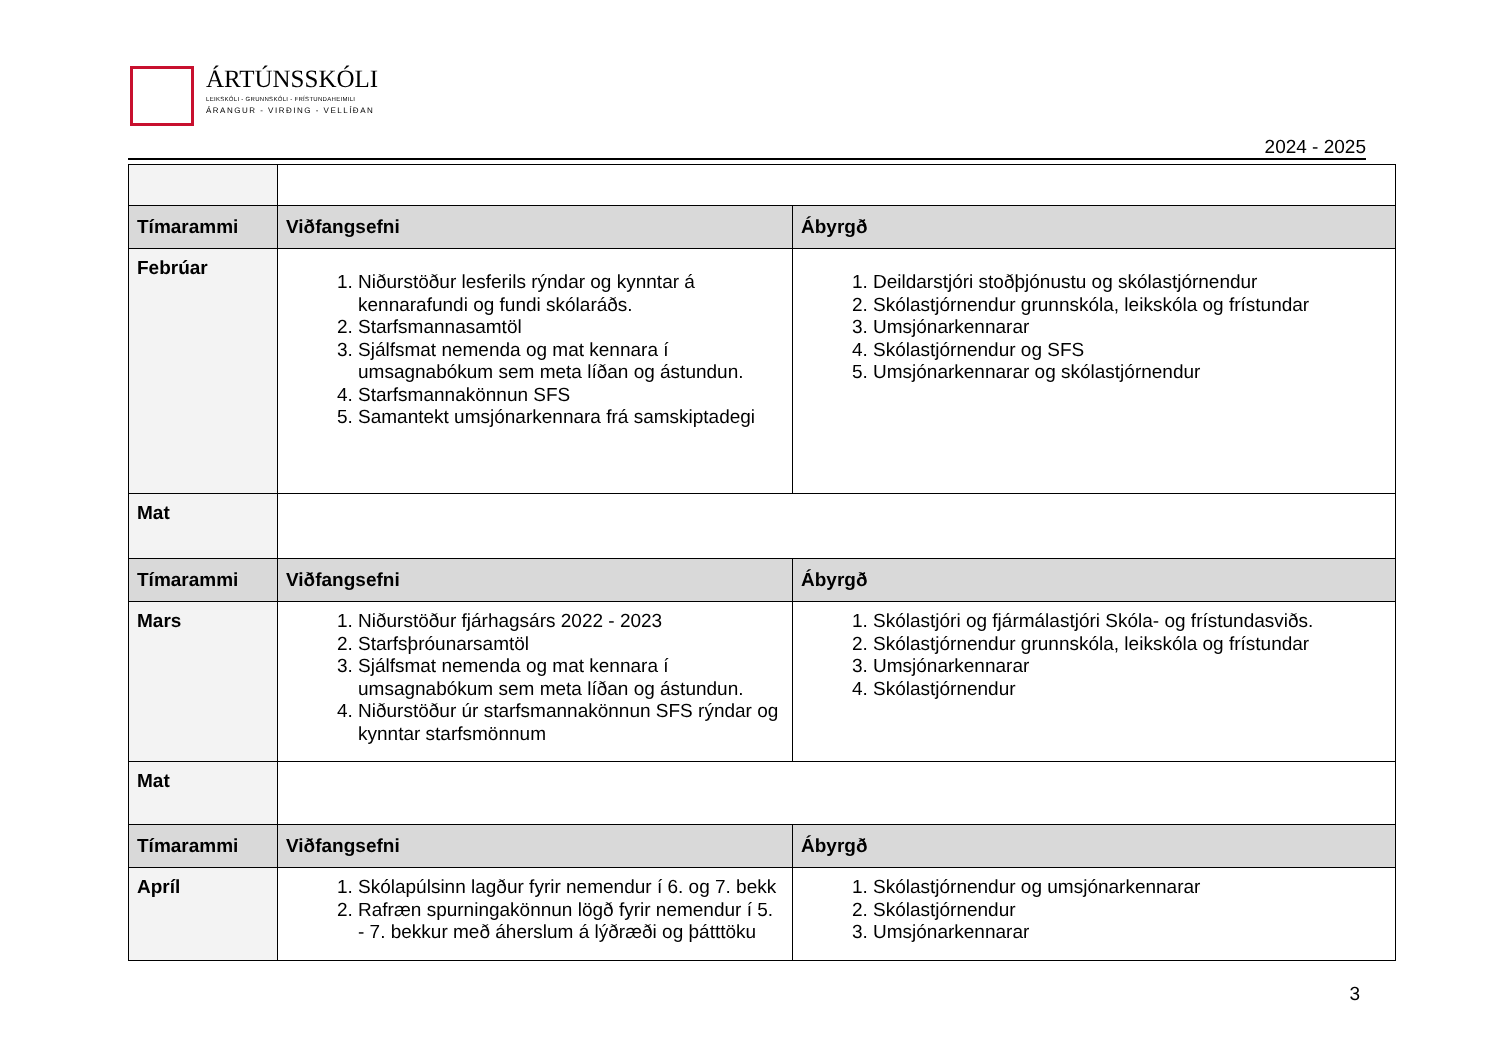ÁRTÚNSSKÓLI
LEIKSKÓLI - GRUNNSKÓLI - FRÍSTUNDAHEIMILI
ÁRANGUR - VIRÐING - VELLÍÐAN
2024 - 2025
| Tímarammi | Viðfangsefni | Ábyrgð |
| --- | --- | --- |
| Febrúar | 1. Niðurstöður lesferils rýndar og kynntar á kennarafundi og fundi skólaráðs. 2. Starfsmannasamtöl 3. Sjálfsmat nemenda og mat kennara í umsagnabókum sem meta líðan og ástundun. 4. Starfsmannakönnun SFS 5. Samantekt umsjónarkennara frá samskiptadegi | 1. Deildarstjóri stoðþjónustu og skólastjórnendur 2. Skólastjórnendur grunnskóla, leikskóla og frístundar 3. Umsjónarkennarar 4. Skólastjórnendur og SFS 5. Umsjónarkennarar og skólastjórnendur |
| Mat | | |
| Tímarammi | Viðfangsefni | Ábyrgð |
| Mars | 1. Niðurstöður fjárhagsárs 2022 - 2023 2. Starfsþróunarsamtöl 3. Sjálfsmat nemenda og mat kennara í umsagnabókum sem meta líðan og ástundun. 4. Niðurstöður úr starfsmannakönnun SFS rýndar og kynntar starfsmönnum | 1. Skólastjóri og fjármálastjóri Skóla- og frístundasviðs. 2. Skólastjórnendur grunnskóla, leikskóla og frístundar 3. Umsjónarkennarar 4. Skólastjórnendur |
| Mat | | |
| Tímarammi | Viðfangsefni | Ábyrgð |
| Apríl | 1. Skólapúlsinn lagður fyrir nemendur í 6. og 7. bekk 2. Rafræn spurningakönnun lögð fyrir nemendur í 5. - 7. bekkur með áherslum á lýðræði og þátttöku | 1. Skólastjórnendur og umsjónarkennarar 2. Skólastjórnendur 3. Umsjónarkennarar |
3